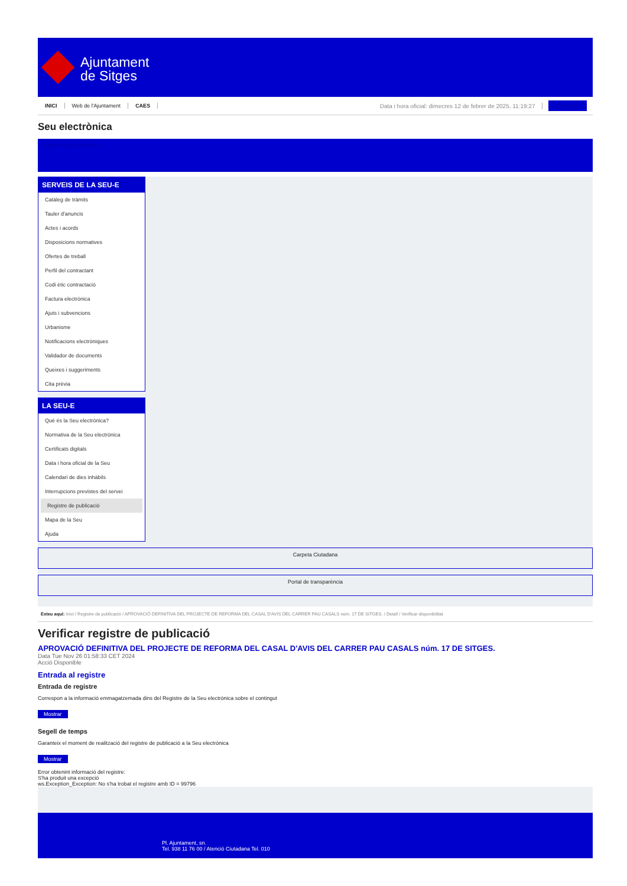Ajuntament
de Sitges
INICI Web de l'Ajuntament CAES Data i hora oficial: dimecres 12 de febrer de 2025, 11:19:27 Sincronitza
Seu electrònica
Obtenir còpia autèntica
SERVEIS DE LA SEU-E
Catàleg de tràmits
Tauler d'anuncis
Actes i acords
Disposicions normatives
Ofertes de treball
Perfil del contractant
Codi ètic contractació
Factura electrònica
Ajuts i subvencions
Urbanisme
Notificacions electròniques
Validador de documents
Queixes i suggeriments
Cita prèvia
LA SEU-E
Què és la Seu electrònica?
Normativa de la Seu electrònica
Certificats digitals
Data i hora oficial de la Seu
Calendari de dies inhàbils
Interrupcions previstes del servei
Registre de publicació
Mapa de la Seu
Ajuda
Carpeta Ciutadana
Portal de transparència
Esteu aquí: Inici / Registre de publicació / APROVACIÓ DEFINITIVA DEL PROJECTE DE REFORMA DEL CASAL D'AVIS DEL CARRER PAU CASALS núm. 17 DE SITGES. / Detall / Verificar disponibilitat
Verificar registre de publicació
APROVACIÓ DEFINITIVA DEL PROJECTE DE REFORMA DEL CASAL D'AVIS DEL CARRER PAU CASALS núm. 17 DE SITGES.
Data Tue Nov 26 01:58:33 CET 2024
Acció Disponible
Entrada al registre
Entrada de registre
Correspon a la informació emmagatzemada dins del Registre de la Seu electrònica sobre el contingut
Mostrar
Segell de temps
Garanteix el moment de realització del registre de publicació a la Seu electrònica
Mostrar
Error obtenint informació del registre:
S'ha produit una excepció
ws.Exception_Exception: No s'ha trobat el registre amb ID = 99796
Pl. Ajuntament, sn.
Tel. 938 11 76 00 / Atenció Ciutadana Tel. 010